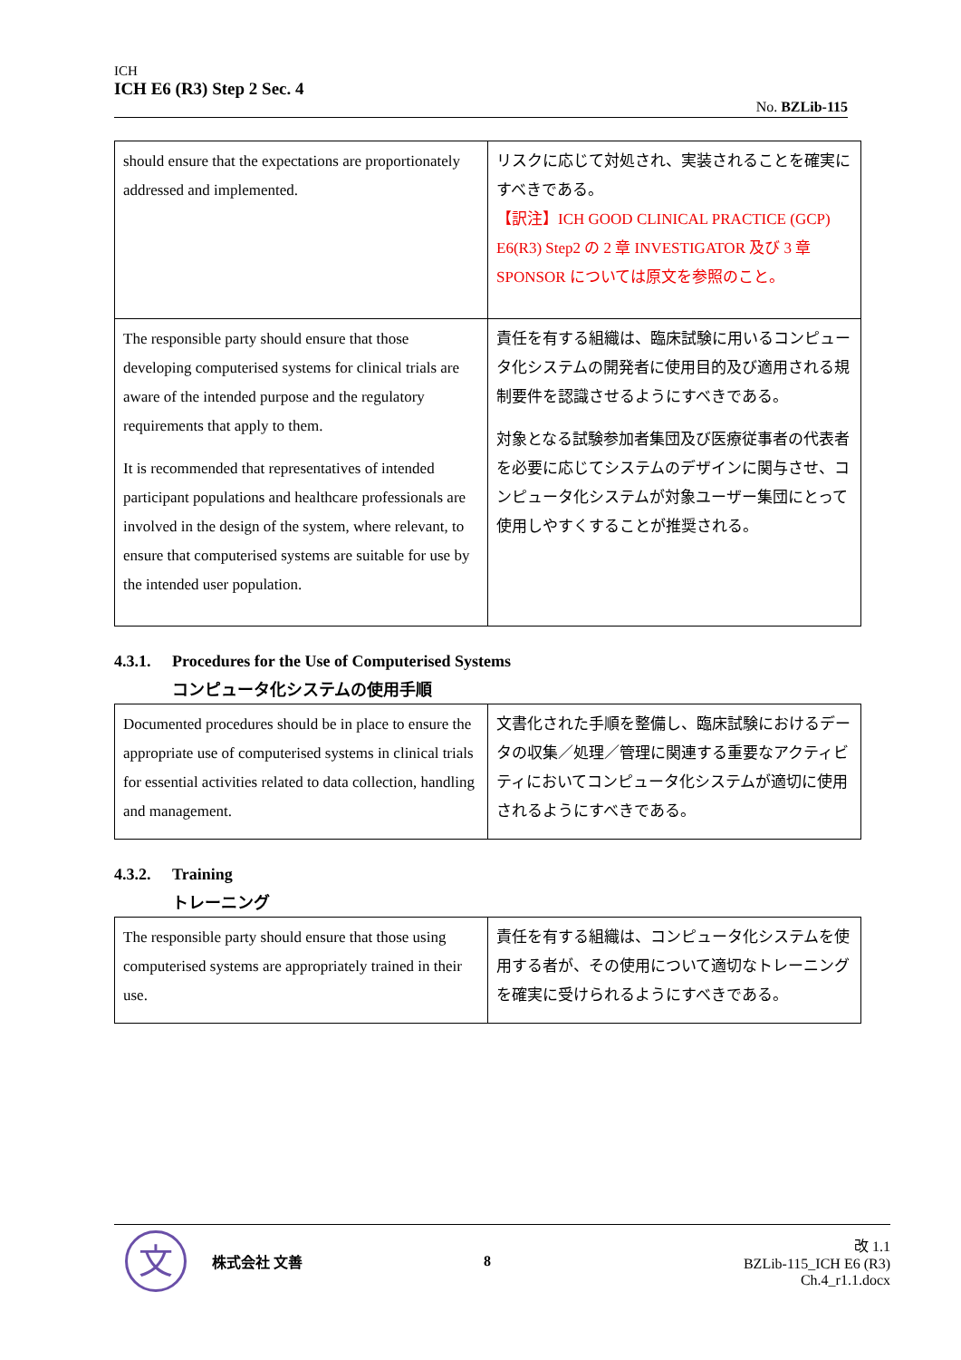ICH
ICH E6 (R3) Step 2 Sec. 4
No. BZLib-115
| should ensure that the expectations are proportionately addressed and implemented. | リスクに応じて対処され、実装されることを確実にすべきである。 【訳注】ICH GOOD CLINICAL PRACTICE (GCP) E6(R3) Step2 の 2 章 INVESTIGATOR 及び 3 章 SPONSOR については原文を参照のこと。 |
| The responsible party should ensure that those developing computerised systems for clinical trials are aware of the intended purpose and the regulatory requirements that apply to them. It is recommended that representatives of intended participant populations and healthcare professionals are involved in the design of the system, where relevant, to ensure that computerised systems are suitable for use by the intended user population. | 責任を有する組織は、臨床試験に用いるコンピュータ化システムの開発者に使用目的及び適用される規制要件を認識させるようにすべきである。 対象となる試験参加者集団及び医療従事者の代表者を必要に応じてシステムのデザインに関与させ、コンピュータ化システムが対象ユーザー集団にとって使用しやすくすることが推奨される。 |
4.3.1. Procedures for the Use of Computerised Systems
コンピュータ化システムの使用手順
| Documented procedures should be in place to ensure the appropriate use of computerised systems in clinical trials for essential activities related to data collection, handling and management. | 文書化された手順を整備し、臨床試験におけるデータの収集／処理／管理に関連する重要なアクティビティにおいてコンピュータ化システムが適切に使用されるようにすべきである。 |
4.3.2. Training
トレーニング
| The responsible party should ensure that those using computerised systems are appropriately trained in their use. | 責任を有する組織は、コンピュータ化システムを使用する者が、その使用について適切なトレーニングを確実に受けられるようにすべきである。 |
文
株式会社 文善 8
改 1.1
BZLib-115_ICH E6 (R3) Ch.4_r1.1.docx